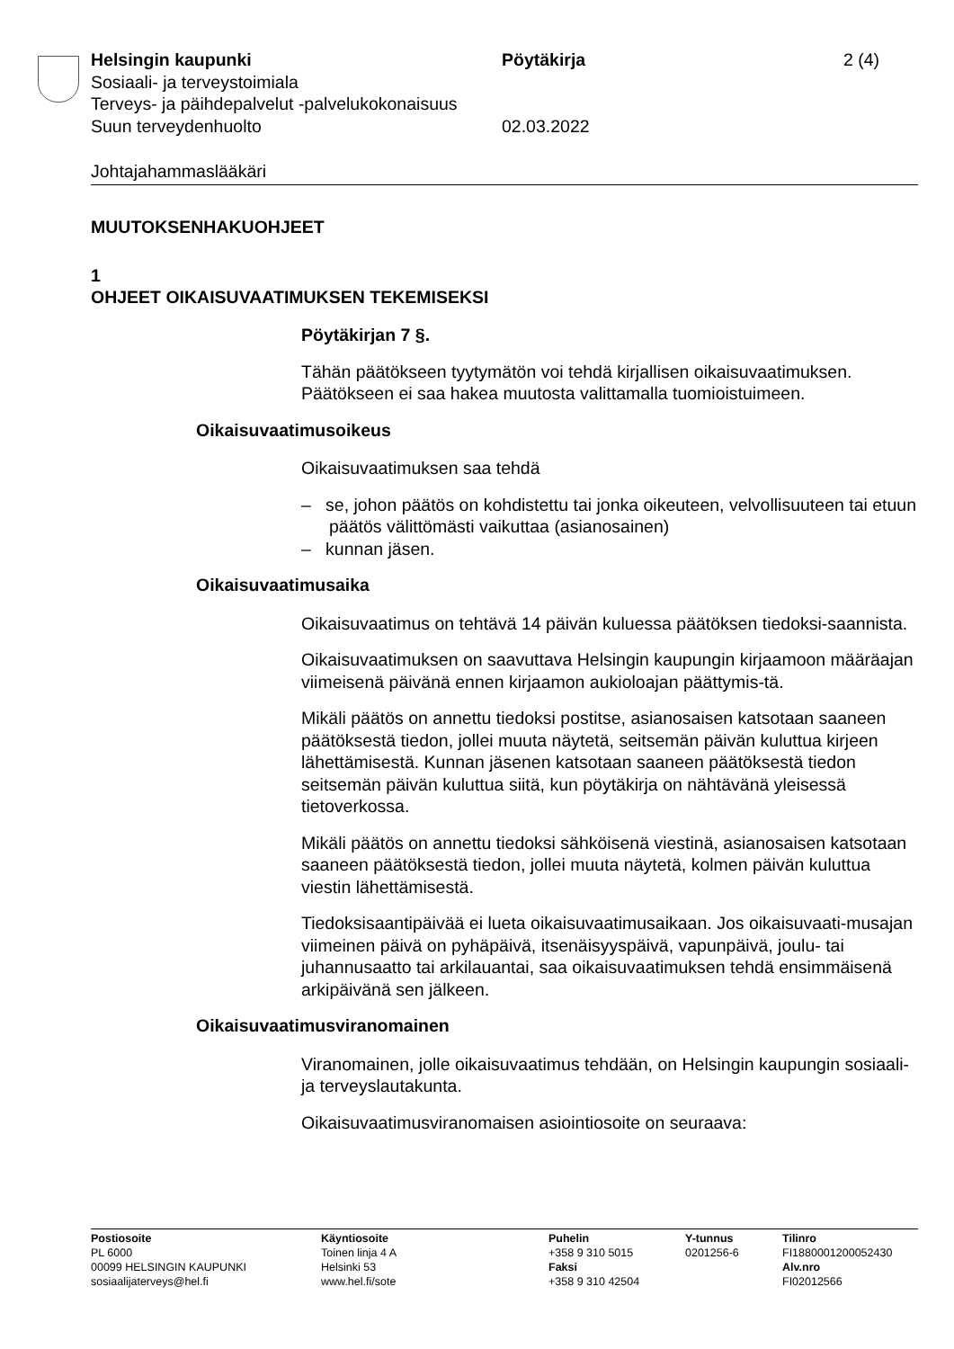Helsingin kaupunki Pöytäkirja 2 (4)
Sosiaali- ja terveystoimiala
Terveys- ja päihdepalvelut -palvelukokonaisuus
Suun terveydenhuolto 02.03.2022
Johtajahammaslääkäri
MUUTOKSENHAKUOHJEET
1
OHJEET OIKAISUVAATIMUKSEN TEKEMISEKSI
Pöytäkirjan 7 §.
Tähän päätökseen tyytymätön voi tehdä kirjallisen oikaisuvaatimuksen. Päätökseen ei saa hakea muutosta valittamalla tuomioistuimeen.
Oikaisuvaatimusoikeus
Oikaisuvaatimuksen saa tehdä
– se, johon päätös on kohdistettu tai jonka oikeuteen, velvollisuuteen tai etuun päätös välittömästi vaikuttaa (asianosainen)
– kunnan jäsen.
Oikaisuvaatimusaika
Oikaisuvaatimus on tehtävä 14 päivän kuluessa päätöksen tiedoksi-saannista.
Oikaisuvaatimuksen on saavuttava Helsingin kaupungin kirjaamoon määräajan viimeisenä päivänä ennen kirjaamon aukioloajan päättymis-tä.
Mikäli päätös on annettu tiedoksi postitse, asianosaisen katsotaan saaneen päätöksestä tiedon, jollei muuta näytetä, seitsemän päivän kuluttua kirjeen lähettämisestä. Kunnan jäsenen katsotaan saaneen päätöksestä tiedon seitsemän päivän kuluttua siitä, kun pöytäkirja on nähtävänä yleisessä tietoverkossa.
Mikäli päätös on annettu tiedoksi sähköisenä viestinä, asianosaisen katsotaan saaneen päätöksestä tiedon, jollei muuta näytetä, kolmen päivän kuluttua viestin lähettämisestä.
Tiedoksisaantipäivää ei lueta oikaisuvaatimusaikaan. Jos oikaisuvaati-musajan viimeinen päivä on pyhäpäivä, itsenäisyyspäivä, vapunpäivä, joulu- tai juhannusaatto tai arkilauantai, saa oikaisuvaatimuksen tehdä ensimmäisenä arkipäivänä sen jälkeen.
Oikaisuvaatimusviranomainen
Viranomainen, jolle oikaisuvaatimus tehdään, on Helsingin kaupungin sosiaali- ja terveyslautakunta.
Oikaisuvaatimusviranomaisen asiointiosoite on seuraava:
Postiosoite
PL 6000
00099 HELSINGIN KAUPUNKI
sosiaalijaterveys@hel.fi
Käyntiosoite
Toinen linja 4 A
Helsinki 53
www.hel.fi/sote
Puhelin
+358 9 310 5015
Faksi
+358 9 310 42504
Y-tunnus
0201256-6
Tilinro
FI1880001200052430
Alv.nro
FI02012566